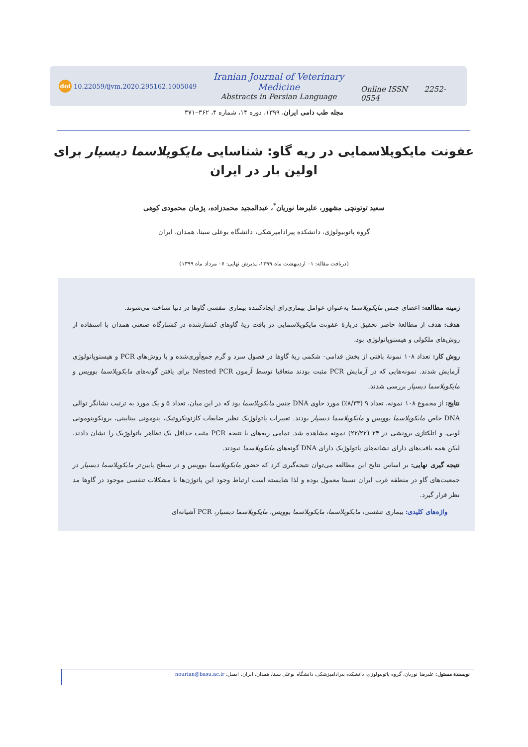doi 10.22059/ijvm.2020.295162.1005049
Iranian Journal of Veterinary Medicine
Abstracts in Persian Language
Online ISSN 2252-0554
مجله طب دامی ایران، ۱۳۹۹، دوره ۱۴، شماره ۴، ۳۶۲–۳۷۱
عفونت مایکوپلاسمایی در ریه گاو: شناسایی مایکوپلاسما دیسپار برای اولین بار در ایران
سعید توتونچی مشهور، علیرضا نوریان<sup>*</sup>، عبدالمجید محمدزاده، پژمان محمودی کوهی
گروه پاتوبیولوژی، دانشکده پیرادامپزشکی، دانشگاه بوعلی سینا، همدان، ایران
(دریافت مقاله: ۰۱ اردیبهشت ماه ۱۳۹۹، پذیرش نهایی: ۰۷ مرداد ماه ۱۳۹۹)
زمینه مطالعه: اعضای جنس مایکوپلاسما به‌عنوان عوامل بیماری‌زای ایجادکننده بیماری تنفسی گاوها در دنیا شناخته می‌شوند.
هدف: هدف از مطالعهٔ حاضر تحقیق دربارهٔ عفونت مایکوپلاسمایی در بافت ریهٔ گاوهای کشتارشده در کشتارگاه صنعتی همدان با استفاده از روش‌های ملکولی و هیستوپاتولوژی بود.
روش کار: تعداد ۱۰۸ نمونهٔ بافتی از بخش قدامی- شکمی ریهٔ گاوها در فصول سرد و گرم جمع‌آوری‌شده و با روش‌های PCR و هیستوپاتولوژی آزمایش شدند. نمونه‌هایی که در آزمایش PCR مثبت بودند متعاقبا توسط آزمون Nested PCR برای یافتن گونه‌های مایکوپلاسما بوویس و مایکوپلاسما دیسپار بررسی شدند.
نتایج: از مجموع ۱۰۸ نمونه، تعداد ۹ (۸/۳۳٪) مورد حاوی DNA جنس مایکوپلاسما بود که در این میان، تعداد ۵ و یک مورد به ترتیب نشانگر توالی DNA خاص مایکوپلاسما بوویس و مایکوپلاسما دیسپار بودند. تغییرات پاتولوژیک نظیر ضایعات کازئونکروتیک، پنومونی بینابینی، برونکوپنومونی لوبی، و اتلکتازی برونشی در ۲۴ (۲۲/۲۲) نمونه مشاهده شد. تمامی ریه‌های با نتیجه PCR مثبت حداقل یک تظاهر پاتولوژیک را نشان دادند، لیکن همه بافت‌های دارای نشانه‌های پاتولوژیک دارای DNA گونه‌های مایکوپلاسما نبودند.
نتیجه گیری نهایی: بر اساس نتایج این مطالعه می‌توان نتیجه‌گیری کرد که حضور مایکوپلاسما بوویس و در سطح پایین‌تر مایکوپلاسما دیسپار در جمعیت‌های گاو در منطقه غرب ایران نسبتا معمول بوده و لذا شایسته است ارتباط وجود این پاتوژن‌ها با مشکلات تنفسی موجود در گاوها مد نظر قرار گیرد.
واژه‌های کلیدی: بیماری تنفسی، مایکوپلاسما، مایکوپلاسما بوویس، مایکوپلاسما دیسپار، PCR آشیانه‌ای
نویسندهٔ مسئول: علیرضا نوریان، گروه پاتوبیولوژی، دانشکده پیرادامپزشکی، دانشگاه بوعلی سینا، همدان، ایران. ایمیل: nourian@basu.ac.ir